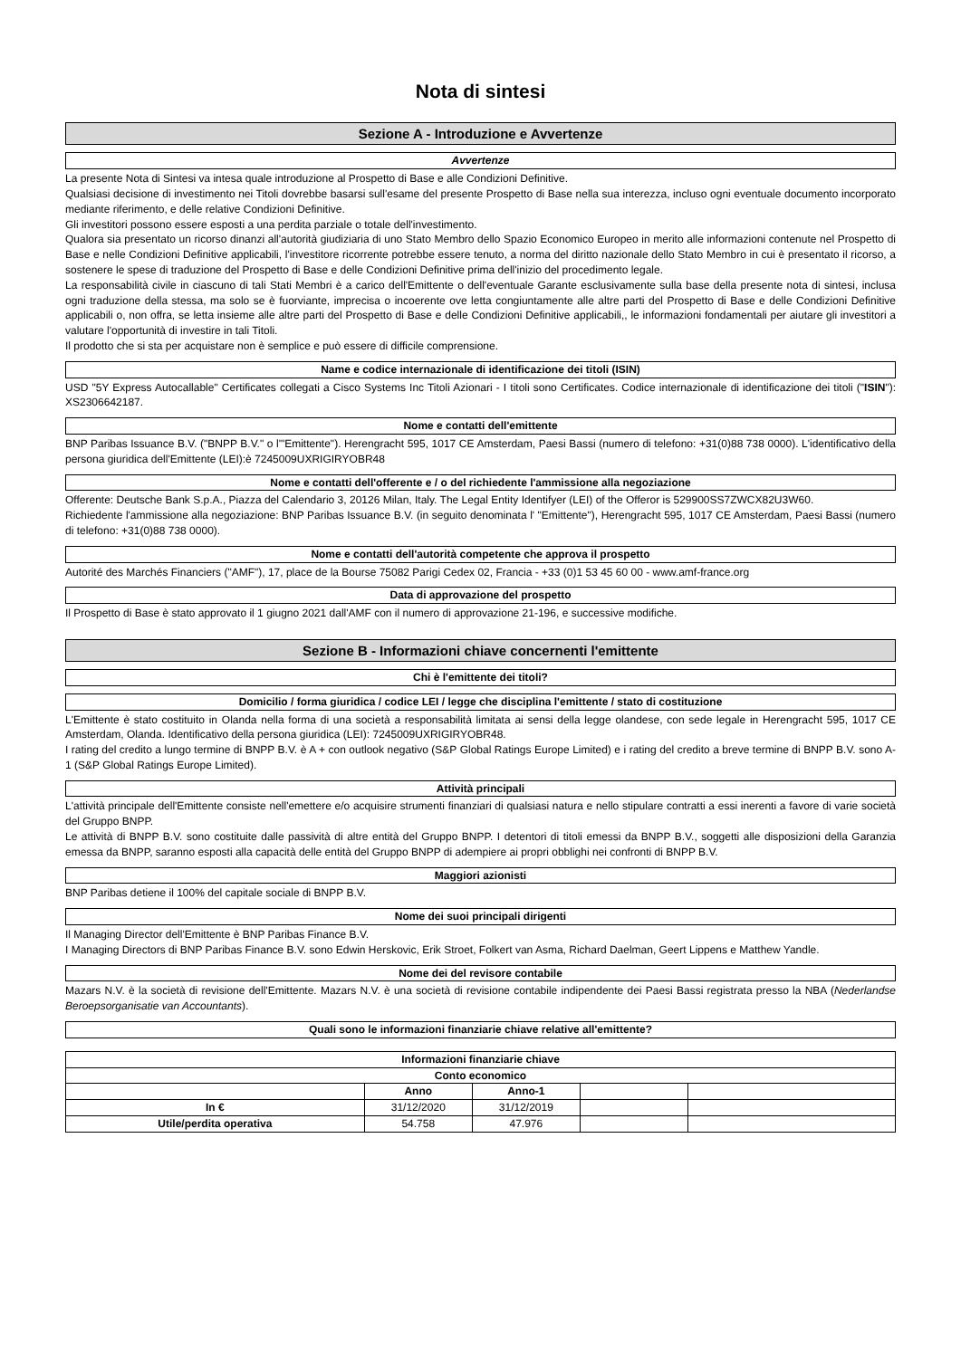Nota di sintesi
Sezione A - Introduzione e Avvertenze
Avvertenze
La presente Nota di Sintesi va intesa quale introduzione al Prospetto di Base e alle Condizioni Definitive.
Qualsiasi decisione di investimento nei Titoli dovrebbe basarsi sull'esame del presente Prospetto di Base nella sua interezza, incluso ogni eventuale documento incorporato mediante riferimento, e delle relative Condizioni Definitive.
Gli investitori possono essere esposti a una perdita parziale o totale dell'investimento.
Qualora sia presentato un ricorso dinanzi all'autorità giudiziaria di uno Stato Membro dello Spazio Economico Europeo in merito alle informazioni contenute nel Prospetto di Base e nelle Condizioni Definitive applicabili, l'investitore ricorrente potrebbe essere tenuto, a norma del diritto nazionale dello Stato Membro in cui è presentato il ricorso, a sostenere le spese di traduzione del Prospetto di Base e delle Condizioni Definitive prima dell'inizio del procedimento legale.
La responsabilità civile in ciascuno di tali Stati Membri è a carico dell'Emittente o dell'eventuale Garante esclusivamente sulla base della presente nota di sintesi, inclusa ogni traduzione della stessa, ma solo se è fuorviante, imprecisa o incoerente ove letta congiuntamente alle altre parti del Prospetto di Base e delle Condizioni Definitive applicabili o, non offra, se letta insieme alle altre parti del Prospetto di Base e delle Condizioni Definitive applicabili,, le informazioni fondamentali per aiutare gli investitori a valutare l'opportunità di investire in tali Titoli.
Il prodotto che si sta per acquistare non è semplice e può essere di difficile comprensione.
Name e codice internazionale di identificazione dei titoli (ISIN)
USD "5Y Express Autocallable" Certificates collegati a Cisco Systems Inc Titoli Azionari - I titoli sono Certificates. Codice internazionale di identificazione dei titoli ("ISIN"): XS2306642187.
Nome e contatti dell'emittente
BNP Paribas Issuance B.V. ("BNPP B.V." o l'"Emittente"). Herengracht 595, 1017 CE Amsterdam, Paesi Bassi (numero di telefono: +31(0)88 738 0000). L'identificativo della persona giuridica dell'Emittente (LEI):è 7245009UXRIGIRYOBR48
Nome e contatti dell'offerente e / o del richiedente l'ammissione alla negoziazione
Offerente: Deutsche Bank S.p.A., Piazza del Calendario 3, 20126 Milan, Italy. The Legal Entity Identifyer (LEI) of the Offeror is 529900SS7ZWCX82U3W60.
Richiedente l'ammissione alla negoziazione: BNP Paribas Issuance B.V. (in seguito denominata l' "Emittente"), Herengracht 595, 1017 CE Amsterdam, Paesi Bassi (numero di telefono: +31(0)88 738 0000).
Nome e contatti dell'autorità competente che approva il prospetto
Autorité des Marchés Financiers ("AMF"), 17, place de la Bourse 75082 Parigi Cedex 02, Francia - +33 (0)1 53 45 60 00 - www.amf-france.org
Data di approvazione del prospetto
Il Prospetto di Base è stato approvato il 1 giugno 2021 dall'AMF con il numero di approvazione 21-196, e successive modifiche.
Sezione B - Informazioni chiave concernenti l'emittente
Chi è l'emittente dei titoli?
Domicilio / forma giuridica / codice LEI / legge che disciplina l'emittente / stato di costituzione
L'Emittente è stato costituito in Olanda nella forma di una società a responsabilità limitata ai sensi della legge olandese, con sede legale in Herengracht 595, 1017 CE Amsterdam, Olanda. Identificativo della persona giuridica (LEI): 7245009UXRIGIRYOBR48.
I rating del credito a lungo termine di BNPP B.V. è A + con outlook negativo (S&P Global Ratings Europe Limited) e i rating del credito a breve termine di BNPP B.V. sono A-1 (S&P Global Ratings Europe Limited).
Attività principali
L'attività principale dell'Emittente consiste nell'emettere e/o acquisire strumenti finanziari di qualsiasi natura e nello stipulare contratti a essi inerenti a favore di varie società del Gruppo BNPP.
Le attività di BNPP B.V. sono costituite dalle passività di altre entità del Gruppo BNPP. I detentori di titoli emessi da BNPP B.V., soggetti alle disposizioni della Garanzia emessa da BNPP, saranno esposti alla capacità delle entità del Gruppo BNPP di adempiere ai propri obblighi nei confronti di BNPP B.V.
Maggiori azionisti
BNP Paribas detiene il 100% del capitale sociale di BNPP B.V.
Nome dei suoi principali dirigenti
Il Managing Director dell'Emittente è BNP Paribas Finance B.V.
I Managing Directors di BNP Paribas Finance B.V. sono Edwin Herskovic, Erik Stroet, Folkert van Asma, Richard Daelman, Geert Lippens e Matthew Yandle.
Nome dei del revisore contabile
Mazars N.V. è la società di revisione dell'Emittente. Mazars N.V. è una società di revisione contabile indipendente dei Paesi Bassi registrata presso la NBA (Nederlandse Beroepsorganisatie van Accountants).
Quali sono le informazioni finanziarie chiave relative all'emittente?
| Informazioni finanziarie chiave | | | | |
| --- | --- | --- | --- | --- |
| Conto economico | | | | |
| | Anno | Anno-1 | | |
| In € | 31/12/2020 | 31/12/2019 | | |
| Utile/perdita operativa | 54.758 | 47.976 | | |